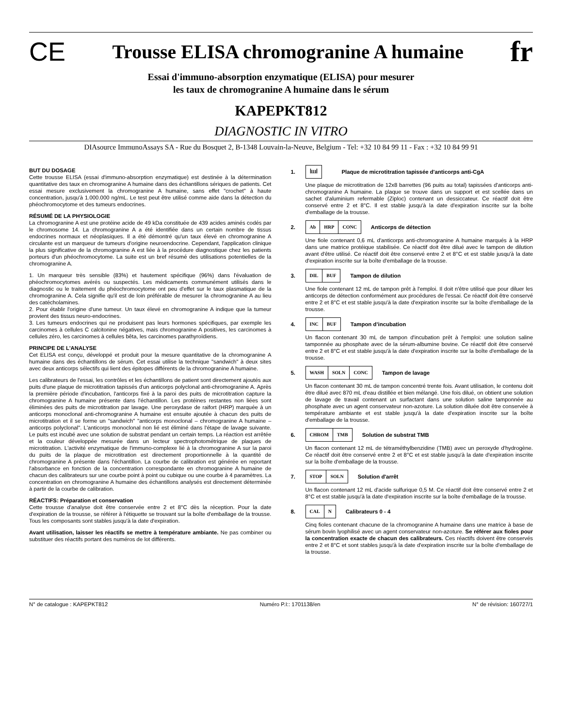CE Trousse ELISA chromogranine A humaine fr
Essai d'immuno-absorption enzymatique (ELISA) pour mesurer
les taux de chromogranine A humaine dans le sérum
KAPEPKT812
DIAGNOSTIC IN VITRO
DIAsource ImmunoAssays SA - Rue du Bosquet 2, B-1348 Louvain-la-Neuve, Belgium - Tel: +32 10 84 99 11 - Fax : +32 10 84 99 91
BUT DU DOSAGE
Cette trousse ELISA (essai d'immuno-absorption enzymatique) est destinée à la détermination quantitative des taux en chromogranine A humaine dans des échantillons sériques de patients. Cet essai mesure exclusivement la chromogranine A humaine, sans effet "crochet" à haute concentration, jusqu'à 1.000.000 ng/mL. Le test peut être utilisé comme aide dans la détection du phéochromocytome et des tumeurs endocrines.
RÉSUMÉ DE LA PHYSIOLOGIE
La chromogranine A est une protéine acide de 49 kDa constituée de 439 acides aminés codés par le chromosome 14. La chromogranine A a été identifiée dans un certain nombre de tissus endocrines normaux et néoplasiques. Il a été démontré qu'un taux élevé en chromogranine A circulante est un marqueur de tumeurs d'origine neuroendocrine. Cependant, l'application clinique la plus significative de la chromogranine A est liée à la procédure diagnostique chez les patients porteurs d'un phéochromocytome. La suite est un bref résumé des utilisations potentielles de la chromogranine A.
1. Un marqueur très sensible (83%) et hautement spécifique (96%) dans l'évaluation de phéochromocytomes avérés ou suspectés. Les médicaments communément utilisés dans le diagnostic ou le traitement du phéochromocytome ont peu d'effet sur le taux plasmatique de la chromogranine A. Cela signifie qu'il est de loin préférable de mesurer la chromogranine A au lieu des catécholamines.
2. Pour établir l'origine d'une tumeur. Un taux élevé en chromogranine A indique que la tumeur provient des tissus neuro-endocrines.
3. Les tumeurs endocrines qui ne produisent pas leurs hormones spécifiques, par exemple les carcinomes à cellules C calcitonine négatives, mais chromogranine A positives, les carcinomes à cellules zéro, les carcinomes à cellules bêta, les carcinomes parathyroïdiens.
PRINCIPE DE L'ANALYSE
Cet ELISA est conçu, développé et produit pour la mesure quantitative de la chromogranine A humaine dans des échantillons de sérum. Cet essai utilise la technique "sandwich" à deux sites avec deux anticorps sélectifs qui lient des épitopes différents de la chromogranine A humaine.
Les calibrateurs de l'essai, les contrôles et les échantillons de patient sont directement ajoutés aux puits d'une plaque de microtitration tapissés d'un anticorps polyclonal anti-chromogranine A. Après la première période d'incubation, l'anticorps fixé à la paroi des puits de microtitration capture la chromogranine A humaine présente dans l'échantillon. Les protéines restantes non liées sont éliminées des puits de microtitration par lavage. Une peroxydase de raifort (HRP) marquée à un anticorps monoclonal anti-chromogranine A humaine est ensuite ajoutée à chacun des puits de microtitration et il se forme un "sandwich" "anticorps monoclonal – chromogranine A humaine – anticorps polyclonal". L'anticorps monoclonal non lié est éliminé dans l'étape de lavage suivante. Le puits est incubé avec une solution de substrat pendant un certain temps. La réaction est arrêtée et la couleur développée mesurée dans un lecteur spectrophotométrique de plaques de microtitration. L'activité enzymatique de l'immuno-complexe lié à la chromogranine A sur la paroi du puits de la plaque de microtitration est directement proportionnelle à la quantité de chromogranine A présente dans l'échantillon. La courbe de calibration est générée en reportant l'absorbance en fonction de la concentration correspondante en chromogranine A humaine de chacun des calibrateurs sur une courbe point à point ou cubique ou une courbe à 4 paramètres. La concentration en chromogranine A humaine des échantillons analysés est directement déterminée à partir de la courbe de calibration.
RÉACTIFS: Préparation et conservation
Cette trousse d'analyse doit être conservée entre 2 et 8°C dès la réception. Pour la date d'expiration de la trousse, se référer à l'étiquette se trouvant sur la boîte d'emballage de la trousse. Tous les composants sont stables jusqu'à la date d'expiration.
Avant utilisation, laisser les réactifs se mettre à température ambiante. Ne pas combiner ou substituer des réactifs portant des numéros de lot différents.
1. ꟾШꟾ Plaque de microtitration tapissée d'anticorps anti-CgA
Une plaque de microtitration de 12x8 barrettes (96 puits au total) tapissées d'anticorps anti-chromogranine A humaine. La plaque se trouve dans un support et est scellée dans un sachet d'aluminium refermable (Ziploc) contenant un dessiccateur. Ce réactif doit être conservé entre 2 et 8°C. Il est stable jusqu'à la date d'expiration inscrite sur la boîte d'emballage de la trousse.
2. Ab HRP CONC Anticorps de détection
Une fiole contenant 0,6 mL d'anticorps anti-chromogranine A humaine marqués à la HRP dans une matrice protéique stabilisée. Ce réactif doit être dilué avec le tampon de dilution avant d'être utilisé. Ce réactif doit être conservé entre 2 et 8°C et est stable jusqu'à la date d'expiration inscrite sur la boîte d'emballage de la trousse.
3. DIL BUF Tampon de dilution
Une fiole contenant 12 mL de tampon prêt à l'emploi. Il doit n'être utilisé que pour diluer les anticorps de détection conformément aux procédures de l'essai. Ce réactif doit être conservé entre 2 et 8°C et est stable jusqu'à la date d'expiration inscrite sur la boîte d'emballage de la trousse.
4. INC BUF Tampon d’incubation
Un flacon contenant 30 mL de tampon d'incubation prêt à l'emploi: une solution saline tamponnée au phosphate avec de la sérum-albumine bovine. Ce réactif doit être conservé entre 2 et 8°C et est stable jusqu'à la date d'expiration inscrite sur la boîte d'emballage de la trousse.
5. WASH SOLN CONC Tampon de lavage
Un flacon contenant 30 mL de tampon concentré trente fois. Avant utilisation, le contenu doit être dilué avec 870 mL d'eau distillée et bien mélangé. Une fois dilué, on obtient une solution de lavage de travail contenant un surfactant dans une solution saline tamponnée au phosphate avec un agent conservateur non-azoture. La solution diluée doit être conservée à température ambiante et est stable jusqu'à la date d'expiration inscrite sur la boîte d'emballage de la trousse.
6. CHROM TMB Solution de substrat TMB
Un flacon contenant 12 mL de tétraméthylbenzidine (TMB) avec un peroxyde d'hydrogène. Ce réactif doit être conservé entre 2 et 8°C et est stable jusqu'à la date d'expiration inscrite sur la boîte d'emballage de la trousse.
7. STOP SOLN Solution d'arrêt
Un flacon contenant 12 mL d'acide sulfurique 0,5 M. Ce réactif doit être conservé entre 2 et 8°C et est stable jusqu'à la date d'expiration inscrite sur la boîte d'emballage de la trousse.
8. CAL N Calibrateurs 0 - 4
Cinq fioles contenant chacune de la chromogranine A humaine dans une matrice à base de sérum bovin lyophilisé avec un agent conservateur non-azoture. Se référer aux fioles pour la concentration exacte de chacun des calibrateurs. Ces réactifs doivent être conservés entre 2 et 8°C et sont stables jusqu'à la date d'expiration inscrite sur la boîte d'emballage de la trousse.
N° de catalogue : KAPEPKT812 Numéro P.I:: 1701138/en N° de révision: 160727/1